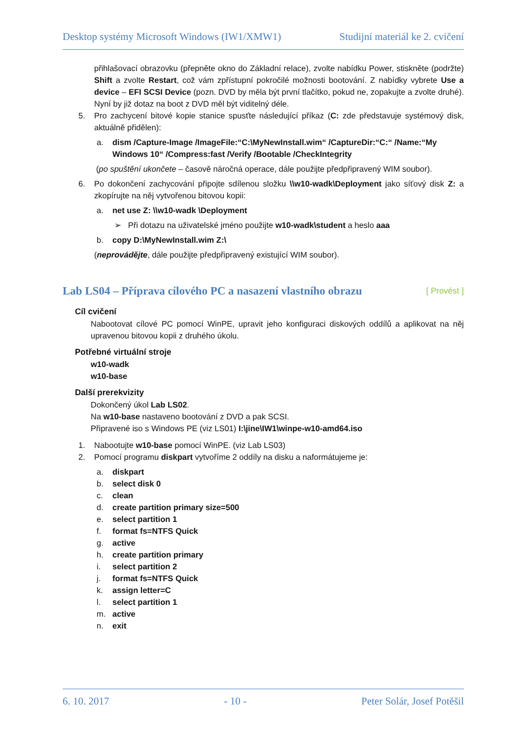Desktop systémy Microsoft Windows (IW1/XMW1) Studijní materiál ke 2. cvičení
přihlašovací obrazovku (přepněte okno do Základní relace), zvolte nabídku Power, stiskněte (podržte) Shift a zvolte Restart, což vám zpřístupní pokročilé možnosti bootování. Z nabídky vybrete Use a device – EFI SCSI Device (pozn. DVD by měla být první tlačítko, pokud ne, zopakujte a zvolte druhé). Nyní by již dotaz na boot z DVD měl být viditelný déle.
5. Pro zachycení bitové kopie stanice spusťte následující příkaz (C: zde představuje systémový disk, aktuálně přidělen):
a. dism /Capture-Image /ImageFile:“C:\MyNewInstall.wim“ /CaptureDir:“C:“ /Name:“My Windows 10“ /Compress:fast /Verify /Bootable /CheckIntegrity
(po spuštění ukončete – časově náročná operace, dále použijte předpřipravený WIM soubor).
6. Po dokončení zachycování připojte sdílenou složku \\w10-wadk\Deployment jako síťový disk Z: a zkopírujte na něj vytvořenou bitovou kopii:
a. net use Z: \\w10-wadk \Deployment
➢ Při dotazu na uživatelské jméno použijte w10-wadk\student a heslo aaa
b. copy D:\MyNewInstall.wim Z:\
(neprovádějte, dále použijte předpřipravený existující WIM soubor).
Lab LS04 – Příprava cílového PC a nasazení vlastního obrazu [ Provést ]
Cíl cvičení
Nabootovat cílové PC pomocí WinPE, upravit jeho konfiguraci diskových oddílů a aplikovat na něj upravenou bitovou kopii z druhého úkolu.
Potřebné virtuální stroje
w10-wadk
w10-base
Další prerekvizity
Dokončený úkol Lab LS02.
Na w10-base nastaveno bootování z DVD a pak SCSI.
Připravené iso s Windows PE (viz LS01) I:\jine\IW1\winpe-w10-amd64.iso
1. Nabootujte w10-base pomocí WinPE. (viz Lab LS03)
2. Pomocí programu diskpart vytvoříme 2 oddíly na disku a naformátujeme je:
a. diskpart
b. select disk 0
c. clean
d. create partition primary size=500
e. select partition 1
f. format fs=NTFS Quick
g. active
h. create partition primary
i. select partition 2
j. format fs=NTFS Quick
k. assign letter=C
l. select partition 1
m. active
n. exit
6. 10. 2017 - 10 - Peter Solár, Josef Potěšil